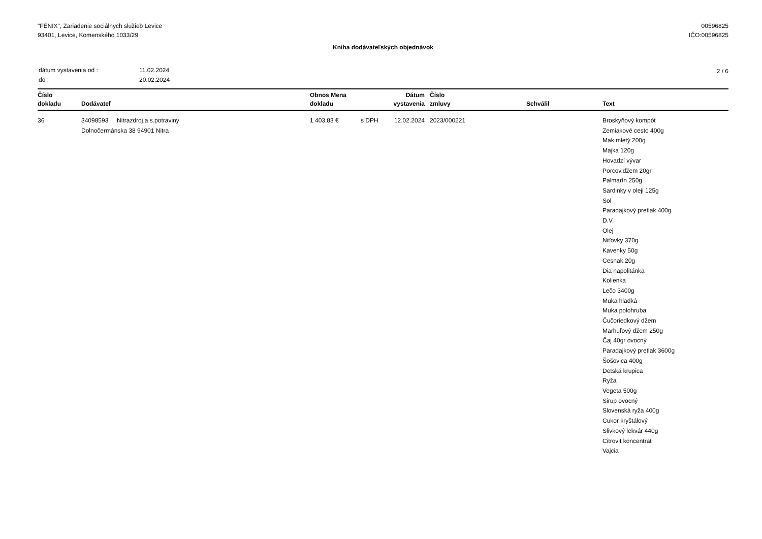"FÉNIX", Zariadenie sociálnych služieb Levice
93401, Levice, Komenského 1033/29
00596825
IČO:00596825
Kniha dodávateľských objednávok
| dátum vystavenia od : | 11.02.2024 |
| do : | 20.02.2024 |
2 / 6
| Číslo dokladu | Dodávateľ | Obnos Mena dokladu | | Dátum vystavenia | Číslo zmluvy | Schválil | Text |
| --- | --- | --- | --- | --- | --- | --- | --- |
| 36 | 34098593 Nitrazdroj,a.s.potraviny Dolnočermánska 38 94901 Nitra | 1 403,83 € | s DPH | 12.02.2024 | 2023/000221 | | Broskyňový kompót Zemiakové cesto 400g Mak mletý 200g Majka 120g Hovadzí vývar Porcov.džem 20gr Palmarín 250g Sardinky v oleji 125g Sol Paradajkový pretlak 400g D.V. Olej Niťovky 370g Kavenky 50g Cesnak 20g Dia napolitánka Kolienka Lečo 3400g Muka hladká Muka polohruba Čučoriedkový džem Marhuľový džem 250g Čaj 40gr ovocný Paradajkový pretlak 3600g Šošovica 400g Detská krupica Ryža Vegeta 500g Sirup ovocný Slovenská ryža 400g Cukor kryštálový Slivkový lekvár 440g Citrovit koncentrat Vajcia |